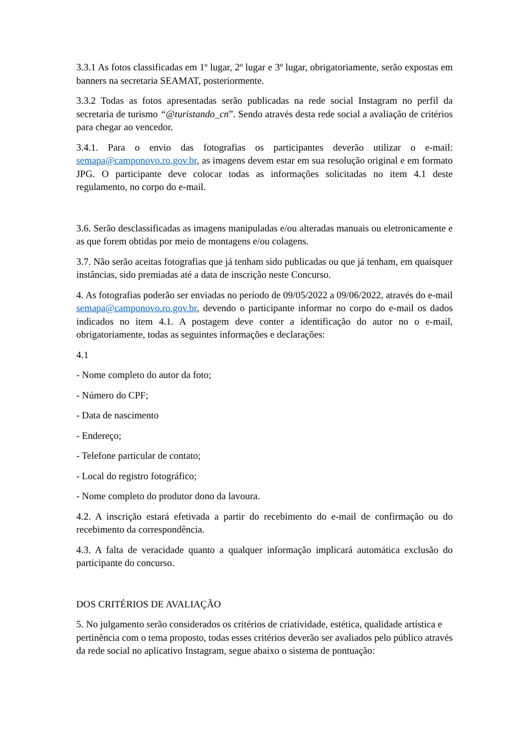3.3.1 As fotos classificadas em 1º lugar, 2º lugar e 3º lugar, obrigatoriamente, serão expostas em banners na secretaria SEAMAT, posteriormente.
3.3.2 Todas as fotos apresentadas serão publicadas na rede social Instagram no perfil da secretaria de turismo “@turistando_cn”. Sendo através desta rede social a avaliação de critérios para chegar ao vencedor.
3.4.1. Para o envio das fotografias os participantes deverão utilizar o e-mail: semapa@camponovo.ro.gov.br, as imagens devem estar em sua resolução original e em formato JPG. O participante deve colocar todas as informações solicitadas no item 4.1 deste regulamento, no corpo do e-mail.
3.6. Serão desclassificadas as imagens manipuladas e/ou alteradas manuais ou eletronicamente e as que forem obtidas por meio de montagens e/ou colagens.
3.7. Não serão aceitas fotografias que já tenham sido publicadas ou que já tenham, em quaisquer instâncias, sido premiadas até a data de inscrição neste Concurso.
4. As fotografias poderão ser enviadas no período de 09/05/2022 a 09/06/2022, através do e-mail semapa@camponovo.ro.gov.br, devendo o participante informar no corpo do e-mail os dados indicados no item 4.1. A postagem deve conter a identificação do autor no o e-mail, obrigatoriamente, todas as seguintes informações e declarações:
4.1
- Nome completo do autor da foto;
- Número do CPF;
- Data de nascimento
- Endereço;
- Telefone particular de contato;
- Local do registro fotográfico;
- Nome completo do produtor dono da lavoura.
4.2. A inscrição estará efetivada a partir do recebimento do e-mail de confirmação ou do recebimento da correspondência.
4.3. A falta de veracidade quanto a qualquer informação implicará automática exclusão do participante do concurso.
DOS CRITÉRIOS DE AVALIAÇÃO
5. No julgamento serão considerados os critérios de criatividade, estética, qualidade artística e pertinência com o tema proposto, todas esses critérios deverão ser avaliados pelo público através da rede social no aplicativo Instagram, segue abaixo o sistema de pontuação: